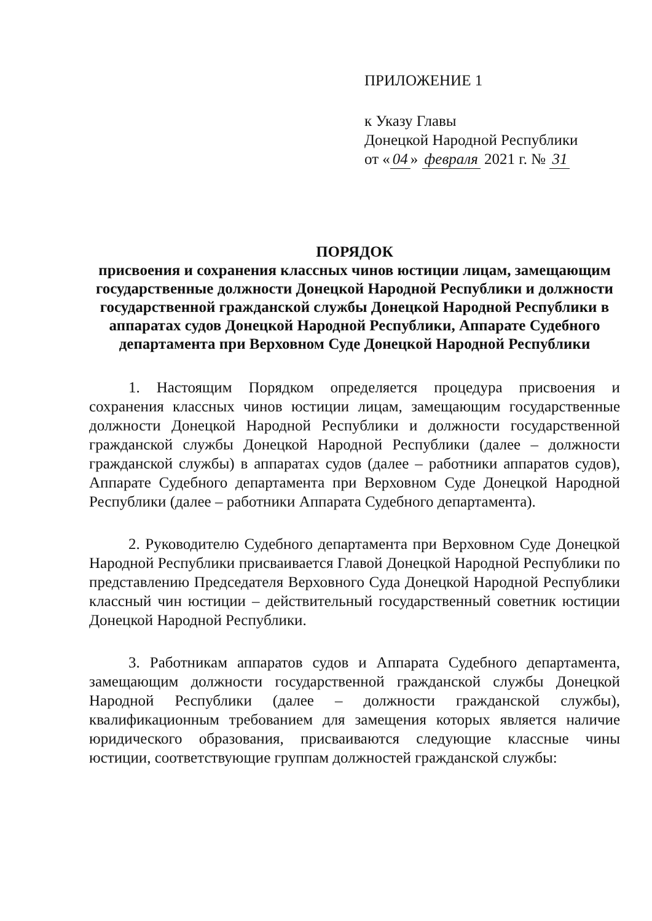ПРИЛОЖЕНИЕ 1
к Указу Главы
Донецкой Народной Республики
от « 04 » февраля 2021 г. № 31
ПОРЯДОК
присвоения и сохранения классных чинов юстиции лицам, замещающим государственные должности Донецкой Народной Республики и должности государственной гражданской службы Донецкой Народной Республики в аппаратах судов Донецкой Народной Республики, Аппарате Судебного департамента при Верховном Суде Донецкой Народной Республики
1. Настоящим Порядком определяется процедура присвоения и сохранения классных чинов юстиции лицам, замещающим государственные должности Донецкой Народной Республики и должности государственной гражданской службы Донецкой Народной Республики (далее – должности гражданской службы) в аппаратах судов (далее – работники аппаратов судов), Аппарате Судебного департамента при Верховном Суде Донецкой Народной Республики (далее – работники Аппарата Судебного департамента).
2. Руководителю Судебного департамента при Верховном Суде Донецкой Народной Республики присваивается Главой Донецкой Народной Республики по представлению Председателя Верховного Суда Донецкой Народной Республики классный чин юстиции – действительный государственный советник юстиции Донецкой Народной Республики.
3. Работникам аппаратов судов и Аппарата Судебного департамента, замещающим должности государственной гражданской службы Донецкой Народной Республики (далее – должности гражданской службы), квалификационным требованием для замещения которых является наличие юридического образования, присваиваются следующие классные чины юстиции, соответствующие группам должностей гражданской службы: